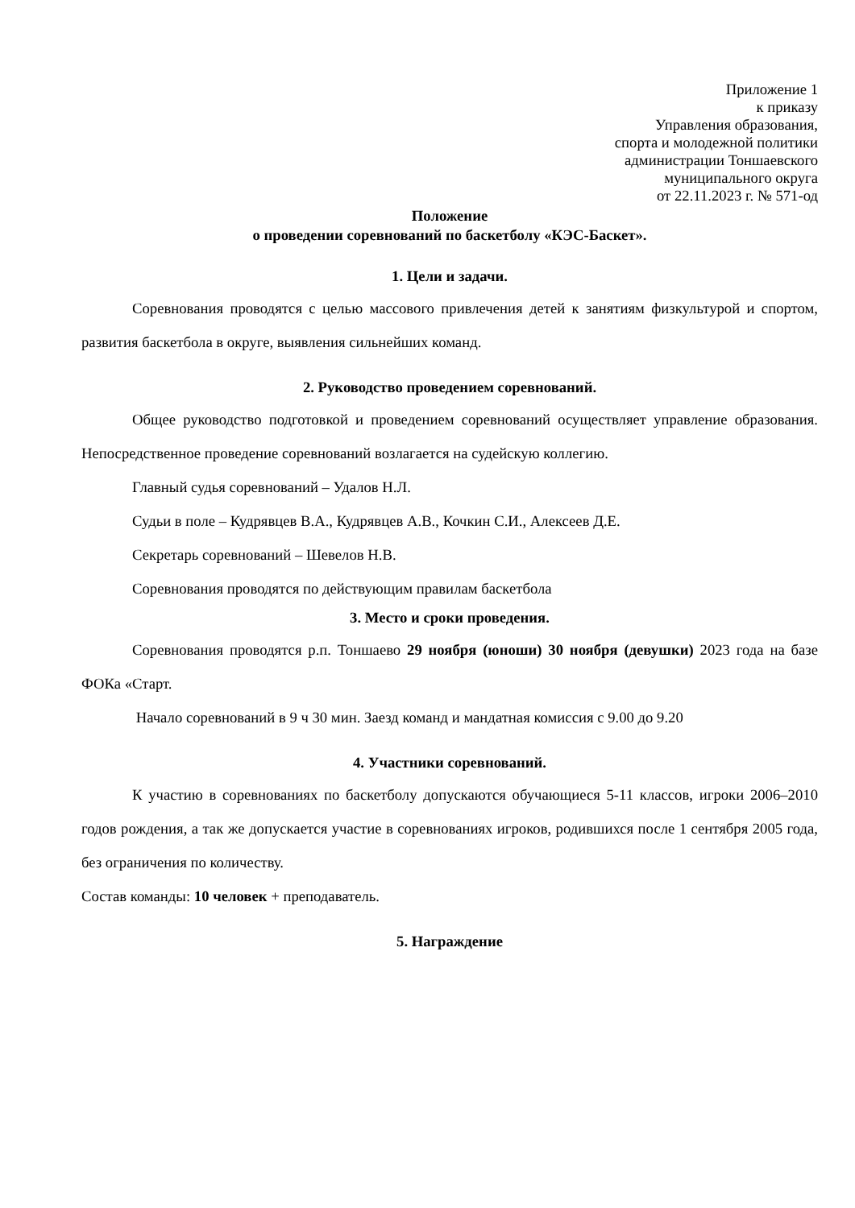Приложение 1
к приказу
Управления образования,
спорта и молодежной политики
администрации Тоншаевского
муниципального округа
от 22.11.2023 г. № 571-од
Положение
о проведении соревнований по баскетболу «КЭС-Баскет».
1. Цели и задачи.
Соревнования проводятся с целью массового привлечения детей к занятиям физкультурой и спортом, развития баскетбола в округе, выявления сильнейших команд.
2. Руководство проведением соревнований.
Общее руководство подготовкой и проведением соревнований осуществляет управление образования. Непосредственное проведение соревнований возлагается на судейскую коллегию.
Главный судья соревнований – Удалов Н.Л.
Судьи в поле – Кудрявцев В.А., Кудрявцев А.В., Кочкин С.И., Алексеев Д.Е.
Секретарь соревнований – Шевелов Н.В.
Соревнования проводятся по действующим правилам баскетбола
3. Место и сроки проведения.
Соревнования проводятся р.п. Тоншаево 29 ноября (юноши) 30 ноября (девушки) 2023 года на базе ФОКа «Старт.
Начало соревнований в 9 ч 30 мин. Заезд команд и мандатная комиссия с 9.00 до 9.20
4. Участники соревнований.
К участию в соревнованиях по баскетболу допускаются обучающиеся 5-11 классов, игроки 2006–2010 годов рождения, а так же допускается участие в соревнованиях игроков, родившихся после 1 сентября 2005 года, без ограничения по количеству.
Состав команды: 10 человек + преподаватель.
5. Награждение